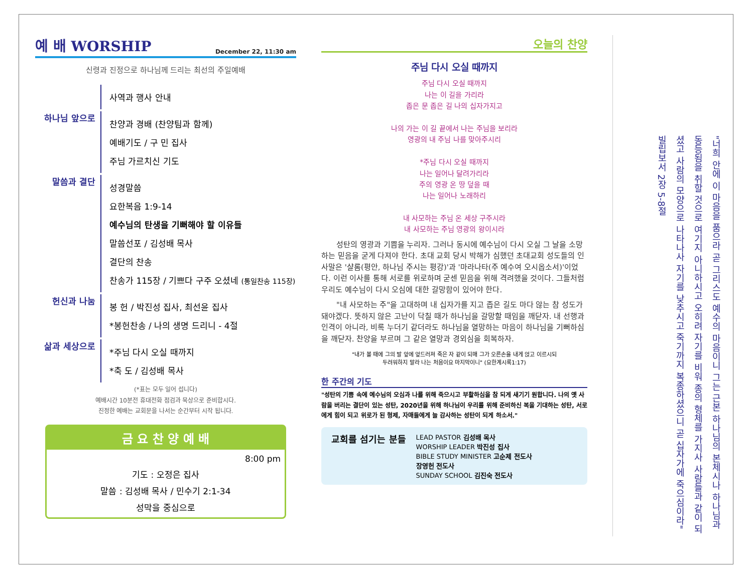예 배 WORSHIP December 22, 11:30 am
신령과 진정으로 하나님께 드리는 최선의 주일예배
사역과 행사 안내
하나님 앞으로
찬양과 경배 (찬양팀과 함께)
예배기도 / 구 민 집사
주님 가르치신 기도
말씀과 결단
성경말씀
요한복음 1:9-14
예수님의 탄생을 기뻐해야 할 이유들
말씀선포 / 김성배 목사
결단의 찬송
찬송가 115장 / 기쁘다 구주 오셨네 (통일찬송 115장)
헌신과 나눔
봉 헌 / 박진성 집사, 최선윤 집사
*봉헌찬송 / 나의 생명 드리니 - 4절
삶과 세상으로
*주님 다시 오실 때까지
*축 도 / 김성배 목사
(*표는 모두 일어 섭니다)
예배시간 10분전 휴대전화 점검과 묵상으로 준비합시다.
진정한 예배는 교회문을 나서는 순간부터 시작 됩니다.
금 요 찬 양 예 배
8:00 pm
기도 : 오정은 집사
말씀 : 김성배 목사 / 민수기 2:1-34
성막을 중심으로
오늘의 찬양
주님 다시 오실 때까지
주님 다시 오실 때까지
나는 이 길을 가리라
좁은 문 좁은 길 나의 십자가지고
나의 가는 이 길 끝에서 나는 주님을 보리라
영광의 내 주님 나를 맞아주시리
*주님 다시 오실 때까지
나는 일어나 달려가리라
주의 영광 온 땅 덮을 때
나는 일어나 노래하리
내 사모하는 주님 온 세상 구주시라
내 사모하는 주님 영광의 왕이시라
성탄의 영광과 기쁨을 누리자. 그러나 동시에 예수님이 다시 오실 그 날을 소망하는 믿음을 굳게 다져야 한다. 초대 교회 당시 박해가 심했던 초대교회 성도들의 인사말은 '샬롬(평안, 하나님 주시는 평강)'과 '마라나타(주 예수여 오시옵소서)'이었다. 이런 이사를 통해 서로를 위로하며 굳센 믿음을 위해 격려했을 것이다. 그들처럼 우리도 예수님이 다시 오심에 대한 갈망함이 있어야 한다.
"내 사모하는 주"을 고대하며 내 십자가를 지고 좁은 길도 마다 않는 참 성도가 돼야겠다. 뜻하지 않은 고난이 닥칠 때가 하나님을 갈망할 때임을 깨닫자. 내 선행과 인격이 아니라, 비록 누더기 같더라도 하나님을 열망하는 마음이 하나님을 기뻐하심을 깨닫자. 찬양을 부르며 그 같은 열망과 경외심을 회복하자.
"내가 볼 때에 그의 발 앞에 엎드러져 죽은 자 같이 되매 그가 오른손을 내게 얹고 이르시되
두려워하지 말라 나는 처음이요 마지막이니" (요한계시록1:17)
한 주간의 기도
"성탄의 기쁨 속에 예수님의 오심과 나를 위해 죽으시고 부활하심을 참 되게 새기기 원합니다. 나의 옛 사람을 버리는 결단이 있는 성탄, 2020년을 위해 하나님이 우리를 위해 준비하신 복을 기대하는 성탄, 서로에게 힘이 되고 위로가 된 형제, 자매들에게 늘 감사하는 성탄이 되게 하소서."
교회를 섬기는 분들
LEAD PASTOR 김성배 목사
WORSHIP LEADER 박진성 집사
BIBLE STUDY MINISTER 고순제 전도사
장영헌 전도사
SUNDAY SCHOOL 김진숙 전도사
"너희 안에 이 마음을 품으라 곧 그리스도 예수의 마음이니 그는 근본 하나님의 본체시나 하나님과 동등됨을 취할 것으로 여기지 아니하시고 오히려 자기를 비워 종의 형체를 가지사 사람들과 같이 되셨고 사람의 모양으로 나타나사 자기를 낮추시고 죽기까지 복종하셨으니 곧 십자가에 죽으심이라" 빌립보서 2장 5-8절